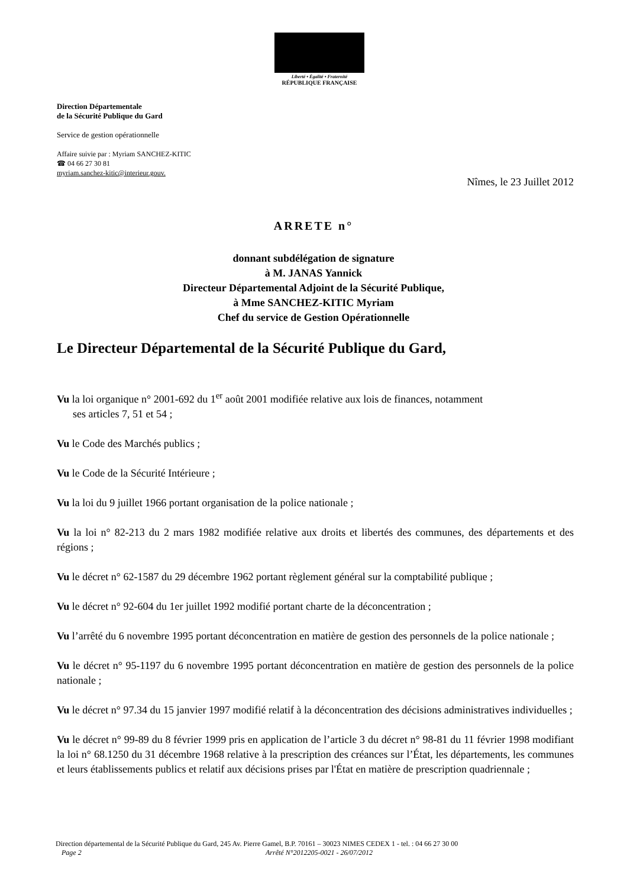Liberté • Égalité • Fraternité
RÉPUBLIQUE FRANÇAISE
Direction Départementale
de la Sécurité Publique du Gard
Service de gestion opérationnelle
Affaire suivie par : Myriam SANCHEZ-KITIC
☎ 04 66 27 30 81
myriam.sanchez-kitic@interieur.gouv.
Nîmes, le 23 Juillet 2012
ARRETE n°
donnant subdélégation de signature
à M. JANAS Yannick
Directeur Départemental Adjoint de la Sécurité Publique,
à Mme SANCHEZ-KITIC Myriam
Chef du service de Gestion Opérationnelle
Le Directeur Départemental de la Sécurité Publique du Gard,
Vu la loi organique n° 2001-692 du 1<sup>er</sup> août 2001 modifiée relative aux lois de finances, notamment
ses articles 7, 51 et 54 ;
Vu le Code des Marchés publics ;
Vu le Code de la Sécurité Intérieure ;
Vu la loi du 9 juillet 1966 portant organisation de la police nationale ;
Vu la loi n° 82-213 du 2 mars 1982 modifiée relative aux droits et libertés des communes, des départements et des régions ;
Vu le décret n° 62-1587 du 29 décembre 1962 portant règlement général sur la comptabilité publique ;
Vu le décret n° 92-604 du 1er juillet 1992 modifié portant charte de la déconcentration ;
Vu l’arrêté du 6 novembre 1995 portant déconcentration en matière de gestion des personnels de la police nationale ;
Vu le décret n° 95-1197 du 6 novembre 1995 portant déconcentration en matière de gestion des personnels de la police nationale ;
Vu le décret n° 97.34 du 15 janvier 1997 modifié relatif à la déconcentration des décisions administratives individuelles ;
Vu le décret n° 99-89 du 8 février 1999 pris en application de l’article 3 du décret n° 98-81 du 11 février 1998 modifiant la loi n° 68.1250 du 31 décembre 1968 relative à la prescription des créances sur l’État, les départements, les communes et leurs établissements publics et relatif aux décisions prises par l'État en matière de prescription quadriennale ;
Direction départemental de la Sécurité Publique du Gard, 245 Av. Pierre Gamel, B.P. 70161 – 30023 NIMES CEDEX 1 - tel. : 04 66 27 30 00
Page 2 Arrêté N°2012205-0021 - 26/07/2012